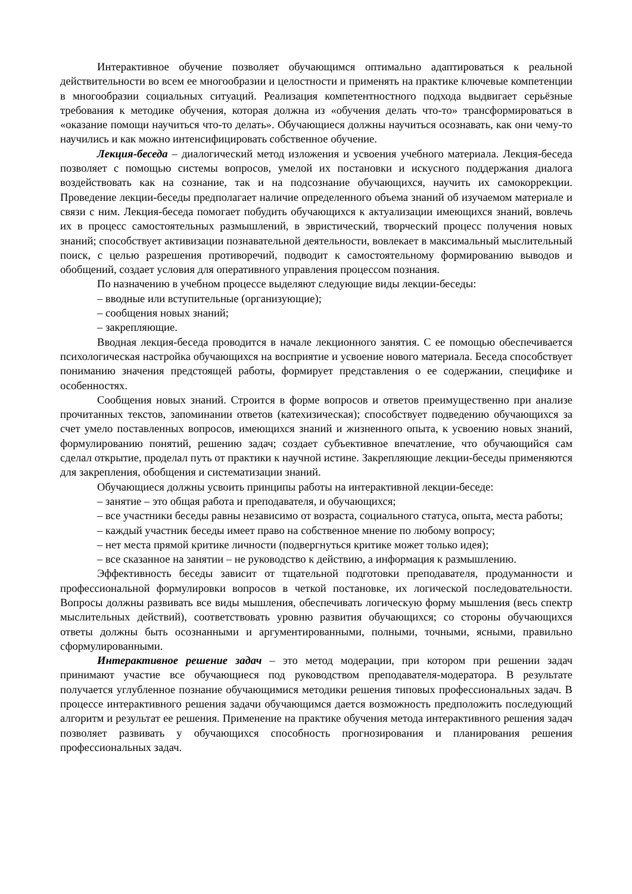Интерактивное обучение позволяет обучающимся оптимально адаптироваться к реальной действительности во всем ее многообразии и целостности и применять на практике ключевые компетенции в многообразии социальных ситуаций. Реализация компетентностного подхода выдвигает серьёзные требования к методике обучения, которая должна из «обучения делать что-то» трансформироваться в «оказание помощи научиться что-то делать». Обучающиеся должны научиться осознавать, как они чему-то научились и как можно интенсифицировать собственное обучение.
Лекция-беседа – диалогический метод изложения и усвоения учебного материала. Лекция-беседа позволяет с помощью системы вопросов, умелой их постановки и искусного поддержания диалога воздействовать как на сознание, так и на подсознание обучающихся, научить их самокоррекции. Проведение лекции-беседы предполагает наличие определенного объема знаний об изучаемом материале и связи с ним. Лекция-беседа помогает побудить обучающихся к актуализации имеющихся знаний, вовлечь их в процесс самостоятельных размышлений, в эвристический, творческий процесс получения новых знаний; способствует активизации познавательной деятельности, вовлекает в максимальный мыслительный поиск, с целью разрешения противоречий, подводит к самостоятельному формированию выводов и обобщений, создает условия для оперативного управления процессом познания.
По назначению в учебном процессе выделяют следующие виды лекции-беседы:
– вводные или вступительные (организующие);
– сообщения новых знаний;
– закрепляющие.
Вводная лекция-беседа проводится в начале лекционного занятия. С ее помощью обеспечивается психологическая настройка обучающихся на восприятие и усвоение нового материала. Беседа способствует пониманию значения предстоящей работы, формирует представления о ее содержании, специфике и особенностях.
Сообщения новых знаний. Строится в форме вопросов и ответов преимущественно при анализе прочитанных текстов, запоминании ответов (катехизическая); способствует подведению обучающихся за счет умело поставленных вопросов, имеющихся знаний и жизненного опыта, к усвоению новых знаний, формулированию понятий, решению задач; создает субъективное впечатление, что обучающийся сам сделал открытие, проделал путь от практики к научной истине. Закрепляющие лекции-беседы применяются для закрепления, обобщения и систематизации знаний.
Обучающиеся должны усвоить принципы работы на интерактивной лекции-беседе:
– занятие – это общая работа и преподавателя, и обучающихся;
– все участники беседы равны независимо от возраста, социального статуса, опыта, места работы;
– каждый участник беседы имеет право на собственное мнение по любому вопросу;
– нет места прямой критике личности (подвергнуться критике может только идея);
– все сказанное на занятии – не руководство к действию, а информация к размышлению.
Эффективность беседы зависит от тщательной подготовки преподавателя, продуманности и профессиональной формулировки вопросов в четкой постановке, их логической последовательности. Вопросы должны развивать все виды мышления, обеспечивать логическую форму мышления (весь спектр мыслительных действий), соответствовать уровню развития обучающихся; со стороны обучающихся ответы должны быть осознанными и аргументированными, полными, точными, ясными, правильно сформулированными.
Интерактивное решение задач – это метод модерации, при котором при решении задач принимают участие все обучающиеся под руководством преподавателя-модератора. В результате получается углубленное познание обучающимися методики решения типовых профессиональных задач. В процессе интерактивного решения задачи обучающимся дается возможность предположить последующий алгоритм и результат ее решения. Применение на практике обучения метода интерактивного решения задач позволяет развивать у обучающихся способность прогнозирования и планирования решения профессиональных задач.